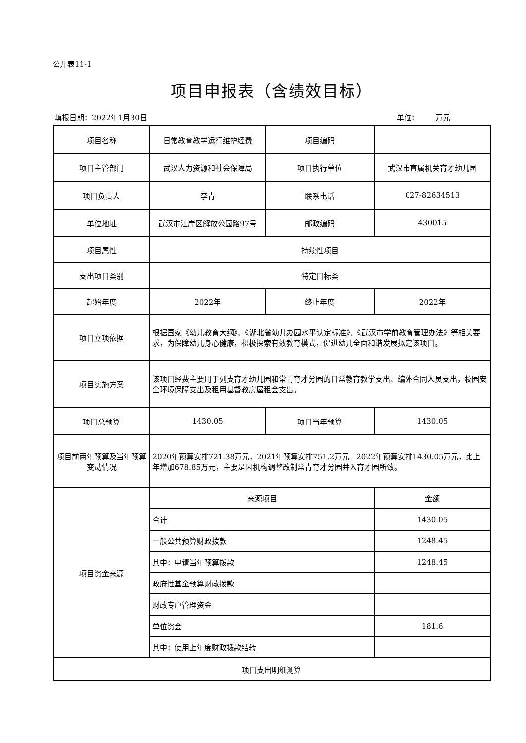公开表11-1
项目申报表（含绩效目标）
填报日期：2022年1月30日 单位： 万元
| 项目名称 | 日常教育教学运行维护经费 | 项目编码 | |
| 项目主管部门 | 武汉人力资源和社会保障局 | 项目执行单位 | 武汉市直属机关育才幼儿园 |
| 项目负责人 | 李青 | 联系电话 | 027-82634513 |
| 单位地址 | 武汉市江岸区解放公园路97号 | 邮政编码 | 430015 |
| 项目属性 | 持续性项目 | | |
| 支出项目类别 | 特定目标类 | | |
| 起始年度 | 2022年 | 终止年度 | 2022年 |
| 项目立项依据 | 根据国家《幼儿教育大纲》、《湖北省幼儿办园水平认定标准》、《武汉市学前教育管理办法》等相关要求，为保障幼儿身心健康，积极探索有效教育模式，促进幼儿全面和谐发展拟定该项目。 | | |
| 项目实施方案 | 该项目经费主要用于列支育才幼儿园和常青育才分园的日常教育教学支出、编外合同人员支出，校园安全环境保障支出及租用基督教房屋租金支出。 | | |
| 项目总预算 | 1430.05 | 项目当年预算 | 1430.05 |
| 项目前两年预算及当年预算变动情况 | 2020年预算安排721.38万元，2021年预算安排751.2万元。2022年预算安排1430.05万元，比上年增加678.85万元，主要是因机构调整改制常青育才分园并入育才园所致。 | | |
| 项目资金来源 | 来源项目 | | 金额 |
| | 合计 | | 1430.05 |
| | 一般公共预算财政拨款 | | 1248.45 |
| | 其中：申请当年预算拨款 | | 1248.45 |
| | 政府性基金预算财政拨款 | | |
| | 财政专户管理资金 | | |
| | 单位资金 | | 181.6 |
| | 其中：使用上年度财政拨款结转 | | |
| 项目支出明细测算 | | | |